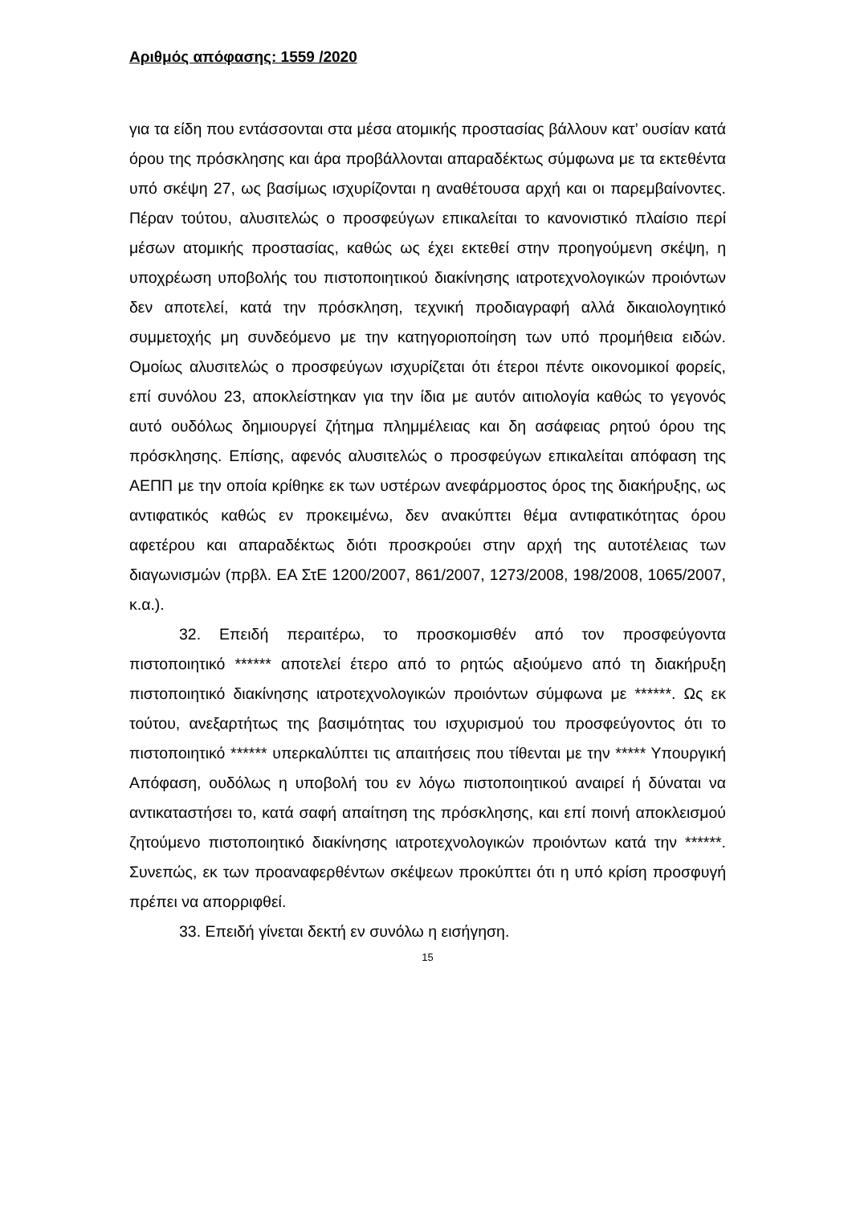Αριθμός απόφασης: 1559 /2020
για τα είδη που εντάσσονται στα μέσα ατομικής προστασίας βάλλουν κατ’ ουσίαν κατά όρου της πρόσκλησης και άρα προβάλλονται απαραδέκτως σύμφωνα με τα εκτεθέντα υπό σκέψη 27, ως βασίμως ισχυρίζονται η αναθέτουσα αρχή και οι παρεμβαίνοντες. Πέραν τούτου, αλυσιτελώς ο προσφεύγων επικαλείται το κανονιστικό πλαίσιο περί μέσων ατομικής προστασίας, καθώς ως έχει εκτεθεί στην προηγούμενη σκέψη, η υποχρέωση υποβολής του πιστοποιητικού διακίνησης ιατροτεχνολογικών προιόντων δεν αποτελεί, κατά την πρόσκληση, τεχνική προδιαγραφή αλλά δικαιολογητικό συμμετοχής μη συνδεόμενο με την κατηγοριοποίηση των υπό προμήθεια ειδών. Ομοίως αλυσιτελώς ο προσφεύγων ισχυρίζεται ότι έτεροι πέντε οικονομικοί φορείς, επί συνόλου 23, αποκλείστηκαν για την ίδια με αυτόν αιτιολογία καθώς το γεγονός αυτό ουδόλως δημιουργεί ζήτημα πλημμέλειας και δη ασάφειας ρητού όρου της πρόσκλησης. Επίσης, αφενός αλυσιτελώς ο προσφεύγων επικαλείται απόφαση της ΑΕΠΠ με την οποία κρίθηκε εκ των υστέρων ανεφάρμοστος όρος της διακήρυξης, ως αντιφατικός καθώς εν προκειμένω, δεν ανακύπτει θέμα αντιφατικότητας όρου αφετέρου και απαραδέκτως διότι προσκρούει στην αρχή της αυτοτέλειας των διαγωνισμών (πρβλ. ΕΑ ΣτΕ 1200/2007, 861/2007, 1273/2008, 198/2008, 1065/2007, κ.α.).
32. Επειδή περαιτέρω, το προσκομισθέν από τον προσφεύγοντα πιστοποιητικό ****** αποτελεί έτερο από το ρητώς αξιούμενο από τη διακήρυξη πιστοποιητικό διακίνησης ιατροτεχνολογικών προιόντων σύμφωνα με ******. Ως εκ τούτου, ανεξαρτήτως της βασιμότητας του ισχυρισμού του προσφεύγοντος ότι το πιστοποιητικό ****** υπερκαλύπτει τις απαιτήσεις που τίθενται με την ***** Υπουργική Απόφαση, ουδόλως η υποβολή του εν λόγω πιστοποιητικού αναιρεί ή δύναται να αντικαταστήσει το, κατά σαφή απαίτηση της πρόσκλησης, και επί ποινή αποκλεισμού ζητούμενο πιστοποιητικό διακίνησης ιατροτεχνολογικών προιόντων κατά την ******. Συνεπώς, εκ των προαναφερθέντων σκέψεων προκύπτει ότι η υπό κρίση προσφυγή πρέπει να απορριφθεί.
33. Επειδή γίνεται δεκτή εν συνόλω η εισήγηση.
15